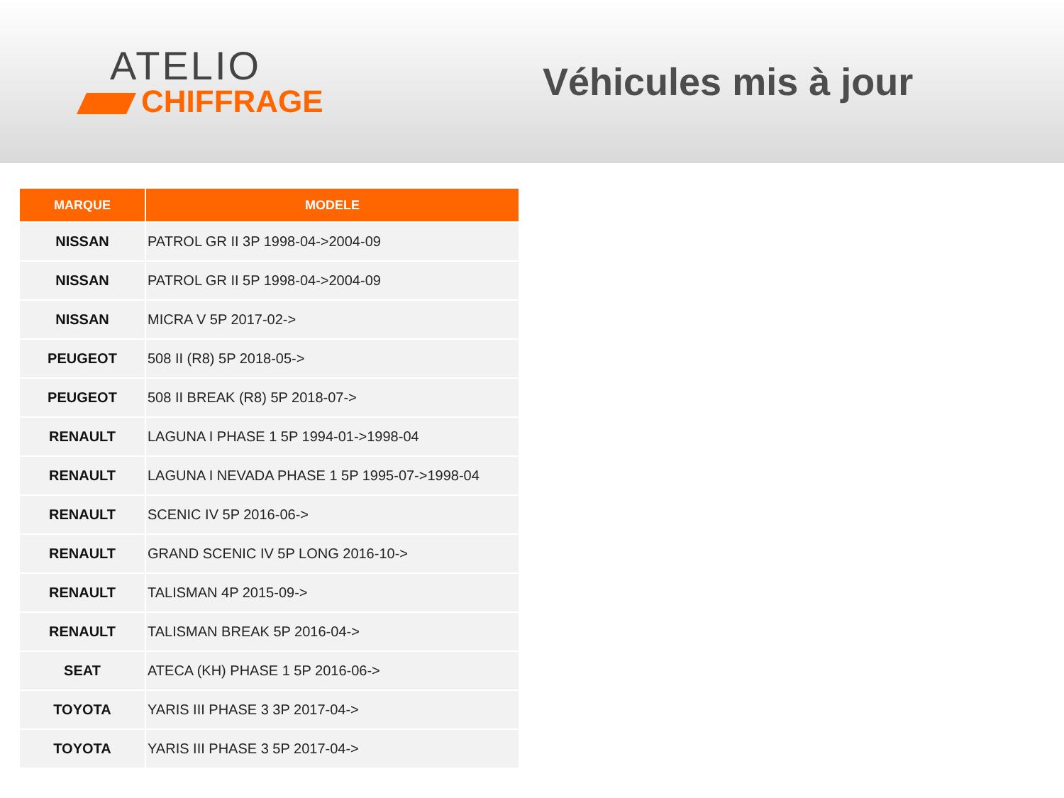ATELIO
CHIFFRAGE
Véhicules mis à jour
| MARQUE | MODELE |
| --- | --- |
| NISSAN | PATROL GR II 3P 1998-04->2004-09 |
| NISSAN | PATROL GR II 5P 1998-04->2004-09 |
| NISSAN | MICRA V 5P 2017-02-> |
| PEUGEOT | 508 II (R8) 5P 2018-05-> |
| PEUGEOT | 508 II BREAK (R8) 5P 2018-07-> |
| RENAULT | LAGUNA I PHASE 1 5P 1994-01->1998-04 |
| RENAULT | LAGUNA I NEVADA PHASE 1 5P 1995-07->1998-04 |
| RENAULT | SCENIC IV 5P 2016-06-> |
| RENAULT | GRAND SCENIC IV 5P LONG 2016-10-> |
| RENAULT | TALISMAN 4P 2015-09-> |
| RENAULT | TALISMAN BREAK 5P 2016-04-> |
| SEAT | ATECA (KH) PHASE 1 5P 2016-06-> |
| TOYOTA | YARIS III PHASE 3 3P 2017-04-> |
| TOYOTA | YARIS III PHASE 3 5P 2017-04-> |